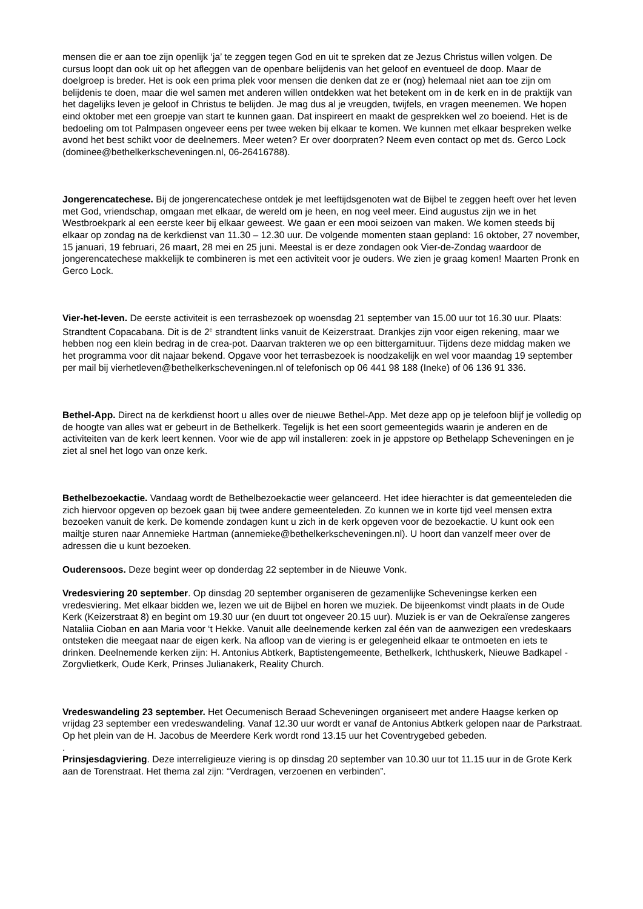mensen die er aan toe zijn openlijk ‘ja’ te zeggen tegen God en uit te spreken dat ze Jezus Christus willen volgen. De cursus loopt dan ook uit op het afleggen van de openbare belijdenis van het geloof en eventueel de doop. Maar de doelgroep is breder. Het is ook een prima plek voor mensen die denken dat ze er (nog) helemaal niet aan toe zijn om belijdenis te doen, maar die wel samen met anderen willen ontdekken wat het betekent om in de kerk en in de praktijk van het dagelijks leven je geloof in Christus te belijden. Je mag dus al je vreugden, twijfels, en vragen meenemen. We hopen eind oktober met een groepje van start te kunnen gaan. Dat inspireert en maakt de gesprekken wel zo boeiend. Het is de bedoeling om tot Palmpasen ongeveer eens per twee weken bij elkaar te komen. We kunnen met elkaar bespreken welke avond het best schikt voor de deelnemers. Meer weten? Er over doorpraten? Neem even contact op met ds. Gerco Lock (dominee@bethelkerkscheveningen.nl, 06-26416788).
Jongerencatechese. Bij de jongerencatechese ontdek je met leeftijdsgenoten wat de Bijbel te zeggen heeft over het leven met God, vriendschap, omgaan met elkaar, de wereld om je heen, en nog veel meer. Eind augustus zijn we in het Westbroekpark al een eerste keer bij elkaar geweest. We gaan er een mooi seizoen van maken. We komen steeds bij elkaar op zondag na de kerkdienst van 11.30 – 12.30 uur. De volgende momenten staan gepland: 16 oktober, 27 november, 15 januari, 19 februari, 26 maart, 28 mei en 25 juni. Meestal is er deze zondagen ook Vier-de-Zondag waardoor de jongerencatechese makkelijk te combineren is met een activiteit voor je ouders. We zien je graag komen! Maarten Pronk en Gerco Lock.
Vier-het-leven. De eerste activiteit is een terrasbezoek op woensdag 21 september van 15.00 uur tot 16.30 uur. Plaats: Strandtent Copacabana. Dit is de 2<sup>e</sup> strandtent links vanuit de Keizerstraat. Drankjes zijn voor eigen rekening, maar we hebben nog een klein bedrag in de crea-pot. Daarvan trakteren we op een bittergarnituur. Tijdens deze middag maken we het programma voor dit najaar bekend. Opgave voor het terrasbezoek is noodzakelijk en wel voor maandag 19 september per mail bij vierhetleven@bethelkerkscheveningen.nl of telefonisch op 06 441 98 188 (Ineke) of 06 136 91 336.
Bethel-App. Direct na de kerkdienst hoort u alles over de nieuwe Bethel-App. Met deze app op je telefoon blijf je volledig op de hoogte van alles wat er gebeurt in de Bethelkerk. Tegelijk is het een soort gemeentegids waarin je anderen en de activiteiten van de kerk leert kennen. Voor wie de app wil installeren: zoek in je appstore op Bethelapp Scheveningen en je ziet al snel het logo van onze kerk.
Bethelbezoekactie. Vandaag wordt de Bethelbezoekactie weer gelanceerd. Het idee hierachter is dat gemeenteleden die zich hiervoor opgeven op bezoek gaan bij twee andere gemeenteleden. Zo kunnen we in korte tijd veel mensen extra bezoeken vanuit de kerk. De komende zondagen kunt u zich in de kerk opgeven voor de bezoekactie. U kunt ook een mailtje sturen naar Annemieke Hartman (annemieke@bethelkerkscheveningen.nl). U hoort dan vanzelf meer over de adressen die u kunt bezoeken.
Ouderensoos. Deze begint weer op donderdag 22 september in de Nieuwe Vonk.
Vredesviering 20 september. Op dinsdag 20 september organiseren de gezamenlijke Scheveningse kerken een vredesviering. Met elkaar bidden we, lezen we uit de Bijbel en horen we muziek. De bijeenkomst vindt plaats in de Oude Kerk (Keizerstraat 8) en begint om 19.30 uur (en duurt tot ongeveer 20.15 uur). Muziek is er van de Oekraïense zangeres Nataliia Cioban en aan Maria voor ‘t Hekke. Vanuit alle deelnemende kerken zal één van de aanwezigen een vredeskaars ontsteken die meegaat naar de eigen kerk. Na afloop van de viering is er gelegenheid elkaar te ontmoeten en iets te drinken. Deelnemende kerken zijn: H. Antonius Abtkerk, Baptistengemeente, Bethelkerk, Ichthuskerk, Nieuwe Badkapel - Zorgvlietkerk, Oude Kerk, Prinses Julianakerk, Reality Church.
Vredeswandeling 23 september. Het Oecumenisch Beraad Scheveningen organiseert met andere Haagse kerken op vrijdag 23 september een vredeswandeling. Vanaf 12.30 uur wordt er vanaf de Antonius Abtkerk gelopen naar de Parkstraat. Op het plein van de H. Jacobus de Meerdere Kerk wordt rond 13.15 uur het Coventrygebed gebeden.
.
Prinsjesdagviering. Deze interreligieuze viering is op dinsdag 20 september van 10.30 uur tot 11.15 uur in de Grote Kerk aan de Torenstraat. Het thema zal zijn: “Verdragen, verzoenen en verbinden”.